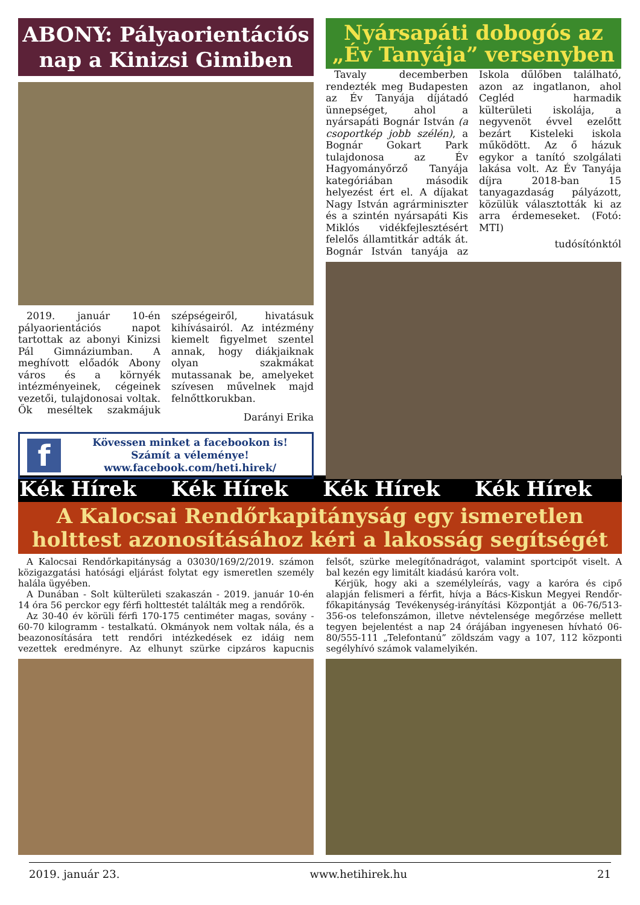ABONY: Pályaorientációs nap a Kinizsi Gimiben
2019. január 10-én pályaorientációs napot tartottak az abonyi Kinizsi Pál Gimnáziumban. A meghívott előadók Abony város és a környék intézményeinek, cégeinek vezetői, tulajdonosai voltak. Ők meséltek szakmájuk szépségeiről, hivatásuk kihívásairól. Az intézmény kiemelt figyelmet szentel annak, hogy diákjaiknak olyan szakmákat mutassanak be, amelyeket szívesen művelnek majd felnőttkorukban.
Darányi Erika
f
Kövessen minket a facebookon is!
Számít a véleménye!
www.facebook.com/heti.hirek/
Nyársapáti dobogós az „Év Tanyája” versenyben
Tavaly decemberben rendezték meg Budapesten az Év Tanyája díjátadó ünnepséget, ahol a nyársapáti Bognár István (a csoportkép jobb szélén), a Bognár Gokart Park tulajdonosa az Év Hagyományőrző Tanyája kategóriában második helyezést ért el. A díjakat Nagy István agrárminiszter és a szintén nyársapáti Kis Miklós vidékfejlesztésért felelős államtitkár adták át. Bognár István tanyája az Iskola dűlőben található, azon az ingatlanon, ahol Cegléd harmadik külterületi iskolája, a negyvenöt évvel ezelőtt bezárt Kisteleki iskola működött. Az ő házuk egykor a tanító szolgálati lakása volt. Az Év Tanyája díjra 2018-ban 15 tanyagazdaság pályázott, közülük választották ki az arra érdemeseket. (Fotó: MTI)
tudósítónktól
Kék Hírek Kék Hírek Kék Hírek Kék Hírek
A Kalocsai Rendőrkapitányság egy ismeretlen holttest azonosításához kéri a lakosság segítségét
A Kalocsai Rendőrkapitányság a 03030/169/2/2019. számon közigazgatási hatósági eljárást folytat egy ismeretlen személy halála ügyében.
A Dunában - Solt külterületi szakaszán - 2019. január 10-én 14 óra 56 perckor egy férfi holttestét találták meg a rendőrök.
Az 30-40 év körüli férfi 170-175 centiméter magas, sovány - 60-70 kilogramm - testalkatú. Okmányok nem voltak nála, és a beazonosítására tett rendőri intézkedések ez idáig nem vezettek eredményre. Az elhunyt szürke cipzáros kapucnis felsőt, szürke melegítőnadrágot, valamint sportcipőt viselt. A bal kezén egy limitált kiadású karóra volt.
Kérjük, hogy aki a személyleírás, vagy a karóra és cipő alapján felismeri a férfit, hívja a Bács-Kiskun Megyei Rendőr-főkapitányság Tevékenység-irányítási Központját a 06-76/513-356-os telefonszámon, illetve névtelensége megőrzése mellett tegyen bejelentést a nap 24 órájában ingyenesen hívható 06-80/555-111 „Telefontanú” zöldszám vagy a 107, 112 központi segélyhívó számok valamelyikén.
2019. január 23. www.hetihirek.hu 21